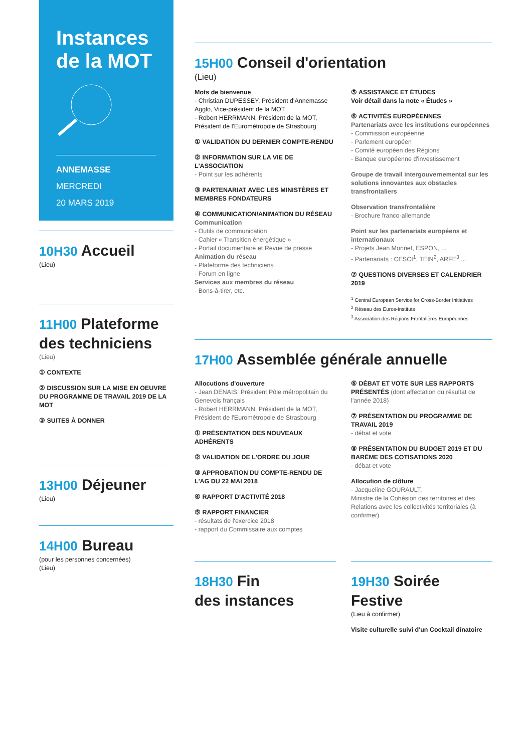Instances
de la MOT
ANNEMASSE
MERCREDI
20 MARS 2019
10H30 Accueil
(Lieu)
11H00 Plateforme des techniciens
(Lieu)
① CONTEXTE
② DISCUSSION SUR LA MISE EN OEUVRE DU PROGRAMME DE TRAVAIL 2019 DE LA MOT
③ SUITES À DONNER
13H00 Déjeuner
(Lieu)
14H00 Bureau
(pour les personnes concernées)
(Lieu)
15H00 Conseil d'orientation
(Lieu)
Mots de bienvenue
- Christian DUPESSEY, Président d'Annemasse Agglo, Vice-président de la MOT
- Robert HERRMANN, Président de la MOT, Président de l'Eurométropole de Strasbourg
① VALIDATION DU DERNIER COMPTE-RENDU
② INFORMATION SUR LA VIE DE L'ASSOCIATION
- Point sur les adhérents
③ PARTENARIAT AVEC LES MINISTÈRES ET MEMBRES FONDATEURS
④ COMMUNICATION/ANIMATION DU RÉSEAU
Communication
- Outils de communication
- Cahier « Transition énergétique »
- Portail documentaire et Revue de presse
Animation du réseau
- Plateforme des techniciens
- Forum en ligne
Services aux membres du réseau
- Bons-à-tirer, etc.
⑤ ASSISTANCE ET ÉTUDES
Voir détail dans la note « Études »
⑥ ACTIVITÉS EUROPÉENNES
Partenariats avec les institutions européennes
- Commission européenne
- Parlement européen
- Comité européen des Régions
- Banque européenne d'investissement
Groupe de travail intergouvernemental sur les solutions innovantes aux obstacles transfrontaliers
Observation transfrontalière
- Brochure franco-allemande
Point sur les partenariats européens et internationaux
- Projets Jean Monnet, ESPON, ...
- Partenariats : CESCI<sup>1</sup>, TEIN<sup>2</sup>, ARFE<sup>3</sup> ...
⑦ QUESTIONS DIVERSES ET CALENDRIER 2019
<sup>1</sup> Central European Service for Cross-Border Initiatives
<sup>2</sup> Réseau des Euros-Instituts
<sup>3</sup> Association des Régions Frontalières Européennes
17H00 Assemblée générale annuelle
Allocutions d'ouverture
- Jean DENAIS, Président Pôle métropolitain du Genevois français
- Robert HERRMANN, Président de la MOT, Président de l'Eurométropole de Strasbourg
① PRÉSENTATION DES NOUVEAUX ADHÉRENTS
② VALIDATION DE L'ORDRE DU JOUR
③ APPROBATION DU COMPTE-RENDU DE L'AG DU 22 MAI 2018
④ RAPPORT D'ACTIVITÉ 2018
⑤ RAPPORT FINANCIER
- résultats de l'exercice 2018
- rapport du Commissaire aux comptes
⑥ DÉBAT ET VOTE SUR LES RAPPORTS PRÉSENTÉS (dont affectation du résultat de l'année 2018)
⑦ PRÉSENTATION DU PROGRAMME DE TRAVAIL 2019
- débat et vote
⑧ PRÉSENTATION DU BUDGET 2019 ET DU BARÈME DES COTISATIONS 2020
- débat et vote
Allocution de clôture
- Jacqueline GOURAULT,
Ministre de la Cohésion des territoires et des Relations avec les collectivités territoriales (à confirmer)
18H30 Fin
des instances
19H30 Soirée Festive
(Lieu à confirmer)
Visite culturelle suivi d'un Cocktail dînatoire